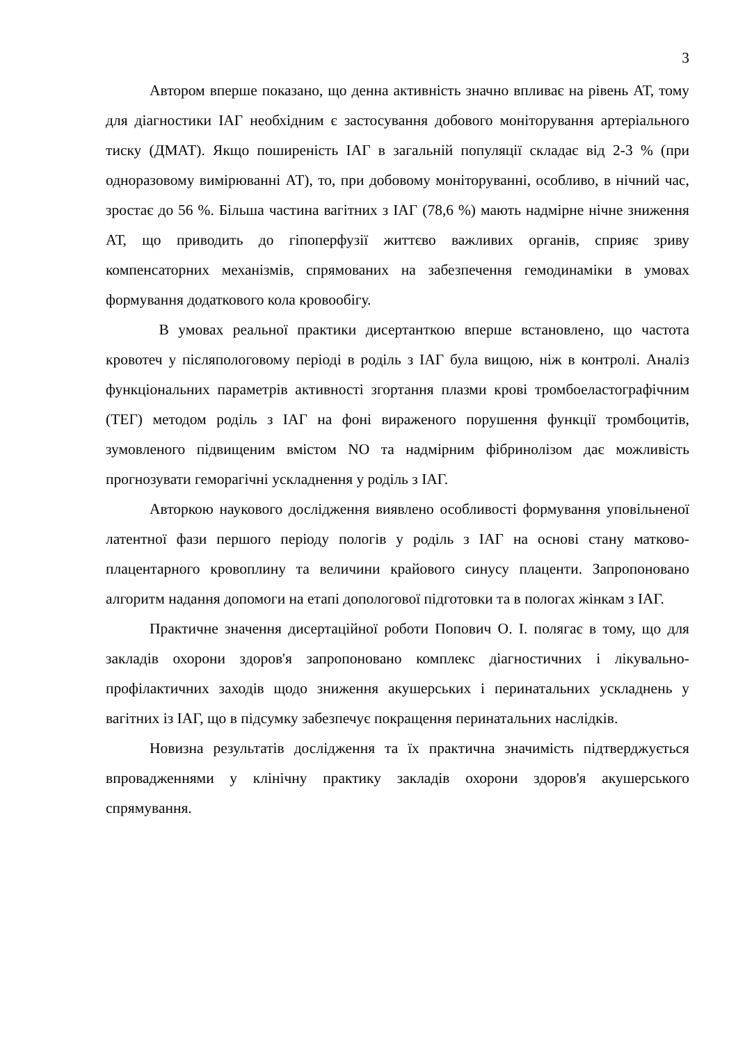3
Автором вперше показано, що денна активність значно впливає на рівень АТ, тому для діагностики ІАГ необхідним є застосування добового моніторування артеріального тиску (ДМАТ). Якщо поширеність ІАГ в загальній популяції складає від 2-3 % (при одноразовому вимірюванні АТ), то, при добовому моніторуванні, особливо, в нічний час, зростає до 56 %. Більша частина вагітних з ІАГ (78,6 %) мають надмірне нічне зниження АТ, що приводить до гіпоперфузії життєво важливих органів, сприяє зриву компенсаторних механізмів, спрямованих на забезпечення гемодинаміки в умовах формування додаткового кола кровообігу.
В умовах реальної практики дисертанткою вперше встановлено, що частота кровотеч у післяпологовому періоді в роділь з ІАГ була вищою, ніж в контролі. Аналіз функціональних параметрів активності згортання плазми крові тромбоеластографічним (ТЕГ) методом роділь з ІАГ на фоні вираженого порушення функції тромбоцитів, зумовленого підвищеним вмістом NO та надмірним фібринолізом дає можливість прогнозувати геморагічні ускладнення у роділь з ІАГ.
Авторкою наукового дослідження виявлено особливості формування уповільненої латентної фази першого періоду пологів у роділь з ІАГ на основі стану матково-плацентарного кровоплину та величини крайового синусу плаценти. Запропоновано алгоритм надання допомоги на етапі допологової підготовки та в пологах жінкам з ІАГ.
Практичне значення дисертаційної роботи Попович О. І. полягає в тому, що для закладів охорони здоров'я запропоновано комплекс діагностичних і лікувально-профілактичних заходів щодо зниження акушерських і перинатальних ускладнень у вагітних із ІАГ, що в підсумку забезпечує покращення перинатальних наслідків.
Новизна результатів дослідження та їх практична значимість підтверджується впровадженнями у клінічну практику закладів охорони здоров'я акушерського спрямування.